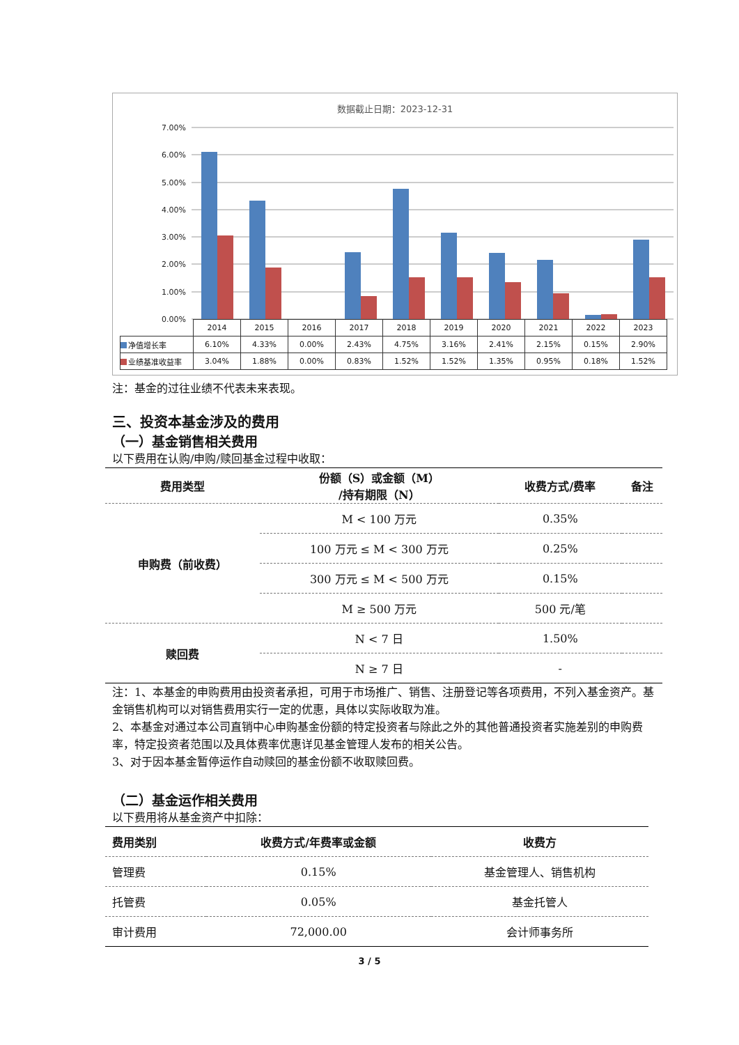数据截止日期：2023-12-31
7.00%
6.00%
5.00%
4.00%
3.00%
2.00%
1.00%
0.00%
| | 2014 | 2015 | 2016 | 2017 | 2018 | 2019 | 2020 | 2021 | 2022 | 2023 |
| 净值增长率 | 6.10% | 4.33% | 0.00% | 2.43% | 4.75% | 3.16% | 2.41% | 2.15% | 0.15% | 2.90% |
| 业绩基准收益率 | 3.04% | 1.88% | 0.00% | 0.83% | 1.52% | 1.52% | 1.35% | 0.95% | 0.18% | 1.52% |
注：基金的过往业绩不代表未来表现。
三、投资本基金涉及的费用
（一）基金销售相关费用
以下费用在认购/申购/赎回基金过程中收取：
| 费用类型 | 份额（S）或金额（M） /持有期限（N） | 收费方式/费率 | 备注 |
| --- | --- | --- | --- |
| 申购费（前收费） | M < 100 万元 | 0.35% | |
| | 100 万元 ≤ M < 300 万元 | 0.25% | |
| | 300 万元 ≤ M < 500 万元 | 0.15% | |
| | M ≥ 500 万元 | 500 元/笔 | |
| 赎回费 | N < 7 日 | 1.50% | |
| | N ≥ 7 日 | - | |
注：1、本基金的申购费用由投资者承担，可用于市场推广、销售、注册登记等各项费用，不列入基金资产。基金销售机构可以对销售费用实行一定的优惠，具体以实际收取为准。
2、本基金对通过本公司直销中心申购基金份额的特定投资者与除此之外的其他普通投资者实施差别的申购费率，特定投资者范围以及具体费率优惠详见基金管理人发布的相关公告。
3、对于因本基金暂停运作自动赎回的基金份额不收取赎回费。
（二）基金运作相关费用
以下费用将从基金资产中扣除：
| 费用类别 | 收费方式/年费率或金额 | 收费方 |
| --- | --- | --- |
| 管理费 | 0.15% | 基金管理人、销售机构 |
| 托管费 | 0.05% | 基金托管人 |
| 审计费用 | 72,000.00 | 会计师事务所 |
3 / 5